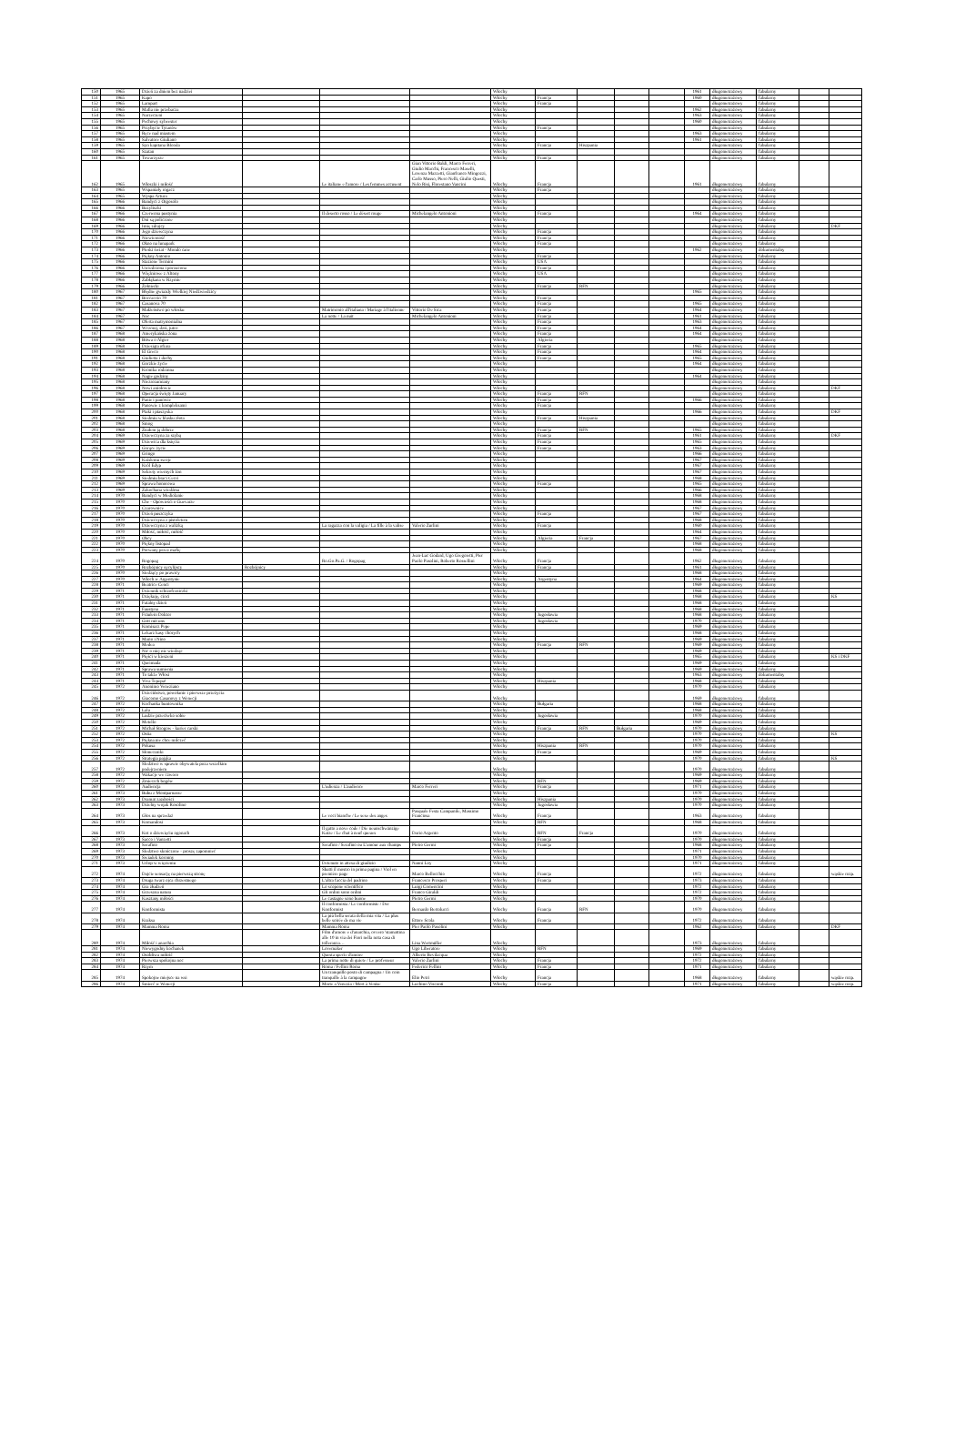| 150 | 1965 | Dzień za dniem bez nadziei | | | | Włochy | | | | | 1961 | długometrażowy | fabularny | | |
| 151 | 1965 | Kapo | | | | Włochy | Francja | | | | 1960 | długometrażowy | fabularny | | |
| 152 | 1965 | Lampart | | | | Włochy | Francja | | | | | długometrażowy | fabularny | | |
| 153 | 1965 | Mafia nie przebacza | | | | Włochy | | | | | 1962 | długometrażowy | fabularny | | |
| 154 | 1965 | Narzeczeni | | | | Włochy | | | | | 1963 | długometrażowy | fabularny | | |
| 155 | 1965 | Pechowy sylwester | | | | Włochy | | | | | 1960 | długometrażowy | fabularny | | |
| 156 | 1965 | Przybycie Tytanów | | | | Włochy | Francja | | | | | długometrażowy | fabularny | | |
| 157 | 1965 | Ręce nad miastem | | | | Włochy | | | | | 1963 | długometrażowy | fabularny | | |
| 158 | 1965 | Salvatore Giuliano | | | | Włochy | | | | | 1961 | długometrażowy | fabularny | | |
| 159 | 1965 | Syn kapitana Blooda | | | | Włochy | Francja | Hiszpania | | | | długometrażowy | fabularny | | |
| 160 | 1965 | Szatan | | | | Włochy | | | | | | długometrażowy | fabularny | | |
| 161 | 1965 | Towarzysze | | | | Włochy | Francja | | | | | długometrażowy | fabularny | | |
| 162 | 1965 | Włoszki i miłość | | Le italiane e l'amore / Les femmes accusent | Gian Vittorio Baldi, Marco Ferreri, Giulio Macchi, Francesco Maselli, Lorenza Mazzetti, Gianfranco Mingozzi, Carlo Musso, Piero Nelli, Giulio Questi, Nelo Risi, Florestano Vancini | Włochy | Francja | | | | 1961 | długometrażowy | fabularny | | |
| 163 | 1965 | Wspaniały rogacz | | | | Włochy | Francja | | | | | długometrażowy | fabularny | | |
| 164 | 1965 | Wyspa Artura | | | | Włochy | | | | | | długometrażowy | fabularny | | |
| 165 | 1966 | Bandyci z Orgosolo | | | | Włochy | | | | | | długometrażowy | fabularny | | |
| 166 | 1966 | Bazyliszki | | | | Włochy | | | | | | długometrażowy | fabularny | | |
| 167 | 1966 | Czerwona pustynia | | Il deserto rosso / Le désert rouge | Michelangelo Antonioni | Włochy | Francja | | | | 1964 | długometrażowy | fabularny | | |
| 168 | 1966 | Dni są policzone | | | | Włochy | | | | | | długometrażowy | fabularny | | |
| 169 | 1966 | Imię zdrajcy | | | | Włochy | | | | | | długometrażowy | fabularny | | DKF |
| 170 | 1966 | Jego dziewczyna | | | | Włochy | Francja | | | | | długometrażowy | fabularny | | |
| 171 | 1966 | Niewierność | | | | Włochy | Francja | | | | | długometrażowy | fabularny | | |
| 172 | 1966 | Okno na lunapark | | | | Włochy | Francja | | | | | długometrażowy | fabularny | | |
| 173 | 1966 | Pieski świat - Mondo cane | | | | Włochy | | | | | 1962 | długometrażowy | dokumentalny | | |
| 174 | 1966 | Piękny Antonio | | | | Włochy | Francja | | | | | długometrażowy | fabularny | | |
| 175 | 1966 | Stazione Termini | | | | Włochy | USA | | | | | długometrażowy | fabularny | | |
| 176 | 1966 | Uwiedziona i porzucona | | | | Włochy | Francja | | | | | długometrażowy | fabularny | | |
| 177 | 1966 | Więźniowe z Altony | | | | Włochy | USA | | | | | długometrażowy | fabularny | | |
| 178 | 1966 | Zabłąkana w Rzymie | | | | Włochy | | | | | | długometrażowy | fabularny | | |
| 179 | 1966 | Żołnierki | | | | Włochy | Francja | RFN | | | | długometrażowy | fabularny | | |
| 180 | 1967 | Błędne gwiazdy Wielkiej Niedźwiedzicy | | | | Włochy | | | | | 1965 | długometrażowy | fabularny | | |
| 181 | 1967 | Boccaccio 70 | | | | Włochy | Francja | | | | | długometrażowy | fabularny | | |
| 182 | 1967 | Casanova 70 | | | | Włochy | Francja | | | | 1965 | długometrażowy | fabularny | | |
| 183 | 1967 | Małżeństwo po włosku | | Matrimonio all'italiana / Mariage à l'italienne | Vittorio De Sica | Włochy | Francja | | | | 1964 | długometrażowy | fabularny | | |
| 184 | 1967 | Noc | | La notte / La nuit | Michelangelo Antonioni | Włochy | Francja | | | | 1961 | długometrażowy | fabularny | | |
| 185 | 1967 | Oferta matrymonialna | | | | Włochy | Francja | | | | 1963 | długometrażowy | fabularny | | |
| 186 | 1967 | Wczoraj, dziś, jutro | | | | Włochy | Francja | | | | 1964 | długometrażowy | fabularny | | |
| 187 | 1968 | Amerykańska żona | | | | Włochy | Francja | | | | 1964 | długometrażowy | fabularny | | |
| 188 | 1968 | Bitwa o Algier | | | | Włochy | Algieria | | | | | długometrażowy | fabularny | | |
| 189 | 1968 | Dziesiąta ofiara | | | | Włochy | Francja | | | | 1965 | długometrażowy | fabularny | | |
| 190 | 1968 | El Greco | | | | Włochy | Francja | | | | 1964 | długometrażowy | fabularny | | |
| 191 | 1968 | Giulietta i duchy | | | | Włochy | Francja | | | | 1965 | długometrażowy | fabularny | | |
| 192 | 1968 | Gorzkie życie | | | | Włochy | | | | | 1964 | długometrażowy | fabularny | | |
| 193 | 1968 | Kronika rodzinna | | | | Włochy | | | | | | długometrażowy | fabularny | | |
| 194 | 1968 | Nagie godziny | | | | Włochy | | | | | 1964 | długometrażowy | fabularny | | |
| 195 | 1968 | Niezrozumiany | | | | Włochy | | | | | | długometrażowy | fabularny | | |
| 196 | 1968 | Nowi aniołowie | | | | Włochy | | | | | | długometrażowy | fabularny | | DKF |
| 197 | 1968 | Operacja święty January | | | | Włochy | Francja | RFN | | | | długometrażowy | fabularny | | |
| 198 | 1968 | Panie i panowie | | | | Włochy | Francja | | | | 1966 | długometrażowy | fabularny | | |
| 199 | 1968 | Panowie z kompleksami | | | | Włochy | Francja | | | | | długometrażowy | fabularny | | |
| 200 | 1968 | Ptaki i ptaszyska | | | | Włochy | | | | | 1966 | długometrażowy | fabularny | | DKF |
| 201 | 1968 | Siedmiu w blasku złota | | | | Włochy | Francja | Hiszpania | | | | długometrażowy | fabularny | | |
| 202 | 1968 | Smog | | | | Włochy | | | | | | długometrażowy | fabularny | | |
| 203 | 1968 | Znałem ją dobrze | | | | Włochy | Francja | RFN | | | 1965 | długometrażowy | fabularny | | |
| 204 | 1969 | Dziewczyna za szybą | | | | Włochy | Francja | | | | 1961 | długometrażowy | fabularny | | DKF |
| 205 | 1969 | Dziewica dla księcia | | | | Włochy | Francja | | | | 1965 | długometrażowy | fabularny | | |
| 206 | 1969 | Gorące życie | | | | Włochy | Francja | | | | 1963 | długometrażowy | fabularny | | |
| 207 | 1969 | Gringo | | | | Włochy | | | | | 1966 | długometrażowy | fabularny | | |
| 208 | 1969 | Każdemu swoje | | | | Włochy | | | | | 1967 | długometrażowy | fabularny | | |
| 209 | 1969 | Król Edyp | | | | Włochy | | | | | 1967 | długometrażowy | fabularny | | |
| 210 | 1969 | Sekrety wiernych żon | | | | Włochy | | | | | 1967 | długometrażowy | fabularny | | |
| 211 | 1969 | Siedmiu braci Cervi | | | | Włochy | | | | | 1968 | długometrażowy | fabularny | | |
| 212 | 1969 | Sprawa honorowa | | | | Włochy | Francja | | | | 1965 | długometrażowy | fabularny | | |
| 213 | 1969 | Zakochana wiedźma | | | | Włochy | | | | | 1966 | długometrażowy | fabularny | | |
| 214 | 1970 | Bandyci w Mediolanie | | | | Włochy | | | | | 1968 | długometrażowy | fabularny | | |
| 215 | 1970 | Che - Opowieści o Guevarze | | | | Włochy | | | | | 1968 | długometrażowy | fabularny | | |
| 216 | 1970 | Czarownice | | | | Włochy | | | | | 1967 | długometrażowy | fabularny | | |
| 217 | 1970 | Dzień puszczyka | | | | Włochy | Francja | | | | 1967 | długometrażowy | fabularny | | |
| 218 | 1970 | Dziewczyna z pistoletem | | | | Włochy | | | | | 1968 | długometrażowy | fabularny | | |
| 219 | 1970 | Dziewczyna z walizką | | La ragazza con la valigia / La fille à la valise | Valerio Zurlini | Włochy | Francja | | | | 1960 | długometrażowy | fabularny | | |
| 220 | 1970 | Miłość, miłość, miłość | | | | Włochy | | | | | 1964 | długometrażowy | fabularny | | |
| 221 | 1970 | Obcy | | | | Włochy | Algieria | Francja | | | 1967 | długometrażowy | fabularny | | |
| 222 | 1970 | Piękny listopad | | | | Włochy | | | | | 1968 | długometrażowy | fabularny | | |
| 223 | 1970 | Porwany przez mafię | | | | Włochy | | | | | 1968 | długometrażowy | fabularny | | |
| 224 | 1970 | Rogopag | | Ro.Go.Pa.G. / Rogopag | Jean-Luc Godard, Ugo Gregoretti, Pier Paolo Pasolini, Roberto Rossellini | Włochy | Francja | | | | 1962 | długometrażowy | fabularny | | |
| 225 | 1970 | Rozbójnicy sycylijscy | Rozbójnicy | | | Włochy | Francja | | | | 1961 | długometrażowy | fabularny | | |
| 226 | 1970 | Siedzący po prawicy | | | | Włochy | | | | | 1968 | długometrażowy | fabularny | | |
| 227 | 1970 | Włoch w Argentynie | | | | Włochy | Argentyna | | | | 1964 | długometrażowy | fabularny | | |
| 228 | 1971 | Beatrice Cenci | | | | Włochy | | | | | 1969 | długometrażowy | fabularny | | |
| 229 | 1971 | Dziennik schizofreniczki | | | | Włochy | | | | | 1968 | długometrażowy | fabularny | | |
| 230 | 1971 | Dziękuję, cioci | | | | Włochy | | | | | 1968 | długometrażowy | fabularny | | KS |
| 231 | 1971 | Fatalny dzień | | | | Włochy | | | | | 1968 | długometrażowy | fabularny | | |
| 232 | 1971 | Faustyna | | | | Włochy | | | | | 1968 | długometrażowy | fabularny | | |
| 233 | 1971 | Fräulein Doktor | | | | Włochy | Jugosławia | | | | 1968 | długometrażowy | fabularny | | |
| 234 | 1971 | Gott mit uns | | | | Włochy | Jugosławia | | | | 1970 | długometrażowy | fabularny | | |
| 235 | 1971 | Komisarz Pepe | | | | Włochy | | | | | 1969 | długometrażowy | fabularny | | |
| 236 | 1971 | Lekarz kasy chorych | | | | Włochy | | | | | 1968 | długometrażowy | fabularny | | |
| 237 | 1971 | Mario i Nino | | | | Włochy | | | | | 1969 | długometrażowy | fabularny | | |
| 238 | 1971 | Medea | | | | Włochy | Francja | RFN | | | 1969 | długometrażowy | fabularny | | |
| 239 | 1971 | Nic o niej nie wiedząc | | | | Włochy | | | | | 1969 | długometrażowy | fabularny | | |
| 240 | 1971 | Pięści w kieszeni | | | | Włochy | | | | | 1965 | długometrażowy | fabularny | | KS i DKF |
| 241 | 1971 | Queimada | | | | Włochy | | | | | 1969 | długometrażowy | fabularny | | |
| 242 | 1971 | Sprawa sumienia | | | | Włochy | | | | | 1969 | długometrażowy | fabularny | | |
| 243 | 1971 | To także Włosi | | | | Włochy | | | | | 1963 | długometrażowy | dokumentalny | | |
| 244 | 1971 | Viva Tepepa! | | | | Włochy | Hiszpania | | | | 1968 | długometrażowy | fabularny | | |
| 245 | 1972 | Anonimo Veneziano | | | | Włochy | | | | | 1970 | długometrażowy | fabularny | | |
| 246 | 1972 | Dzieciństwo, powołanie i pierwsze przeżycia Giacomo Casanovy z Wenecji | | | | Włochy | | | | | 1969 | długometrażowy | fabularny | | |
| 247 | 1972 | Kochanka buntownika | | | | Włochy | Bułgaria | | | | 1968 | długometrażowy | fabularny | | |
| 248 | 1972 | Lala | | | | Włochy | | | | | 1968 | długometrażowy | fabularny | | |
| 249 | 1972 | Ludzie przeciwko sobie | | | | Włochy | Jugosławia | | | | 1970 | długometrażowy | fabularny | | |
| 250 | 1972 | Metello | | | | Włochy | | | | | 1969 | długometrażowy | fabularny | | |
| 251 | 1972 | Michał Strogow - kurier carski | | | | Włochy | Francja | RFN | Bułgaria | | 1970 | długometrażowy | fabularny | | |
| 252 | 1972 | Ostia | | | | Włochy | | | | | 1970 | długometrażowy | fabularny | | KS |
| 253 | 1972 | Piękna nie chce milczeć | | | | Włochy | | | | | 1970 | długometrażowy | fabularny | | |
| 254 | 1972 | Pokusa | | | | Włochy | Hiszpania | RFN | | | 1970 | długometrażowy | fabularny | | |
| 255 | 1972 | Słoneczniki | | | | Włochy | Francja | | | | 1969 | długometrażowy | fabularny | | |
| 256 | 1972 | Strategia pająka | | | | Włochy | | | | | 1970 | długometrażowy | fabularny | | KS |
| 257 | 1972 | Śledztwo w sprawie obywatela poza wszelkim podejrzeniem | | | | Włochy | | | | | 1970 | długometrażowy | fabularny | | |
| 258 | 1972 | Wakacje we czworo | | | | Włochy | | | | | 1969 | długometrażowy | fabularny | | |
| 259 | 1972 | Zmierzch bogów | | | | Włochy | RFN | | | | 1969 | długometrażowy | fabularny | | |
| 260 | 1973 | Audiencja | | L'udienza / L'audience | Marco Ferreri | Włochy | Francja | | | | 1971 | długometrażowy | fabularny | | |
| 261 | 1973 | Bubu z Montparnasse | | | | Włochy | | | | | 1970 | długometrażowy | fabularny | | |
| 262 | 1973 | Dramat zazdrości | | | | Włochy | Hiszpania | | | | 1970 | długometrażowy | fabularny | | |
| 263 | 1973 | Dzielny wojak Rosolino | | | | Włochy | Jugosławia | | | | 1970 | długometrażowy | fabularny | | |
| 264 | 1973 | Głos na sprzedaż | | Le voci bianche / Le sexe des anges | Pasquale Festa Campanile, Massimo Franciosa | Włochy | Francja | | | | 1963 | długometrażowy | fabularny | | |
| 265 | 1973 | Komandosi | | | | Włochy | RFN | | | | 1968 | długometrażowy | fabularny | | |
| 266 | 1973 | Kot o dziewięciu ogonach | | Il gatto a nove code / Die neunschwänzige Katze / Le chat à neuf queues | Dario Argento | Włochy | RFN | Francja | | | 1970 | długometrażowy | fabularny | | |
| 267 | 1973 | Sacco i Vanzetti | | | | Włochy | Francja | | | | 1970 | długometrażowy | fabularny | | |
| 268 | 1973 | Serafino | | Serafino / Serafino ou L'amour aux champs | Pietro Germi | Włochy | Francja | | | | 1968 | długometrażowy | fabularny | | |
| 269 | 1973 | Śledztwo skończone - proszę zapomnieć | | | | Włochy | | | | | 1971 | długometrażowy | fabularny | | |
| 270 | 1973 | Świadek koronny | | | | Włochy | | | | | 1970 | długometrażowy | fabularny | | |
| 271 | 1973 | Urlop w więzieniu | | Detenuto in attesa di giudizio | Nanni Loy | Włochy | | | | | 1971 | długometrażowy | fabularny | | |
| 272 | 1974 | Dajcie sensację na pierwszą stronę | | Sbatti il mostro in prima pagina / Viol en première page | Marco Bellocchio | Włochy | Francja | | | | 1972 | długometrażowy | fabularny | | wąskie rozp. |
| 273 | 1974 | Druga twarz ojca chrzestnego | | L'altra faccia del padrino | Francesco Prosperi | Włochy | Francja | | | | 1973 | długometrażowy | fabularny | | |
| 274 | 1974 | Gra złudzeń | | Lo scopone scientifico | Luigi Comencini | Włochy | | | | | 1972 | długometrażowy | fabularny | | |
| 275 | 1974 | Grzeszna natura | | Gli ordini sono ordini | Franco Giraldi | Włochy | | | | | 1972 | długometrażowy | fabularny | | |
| 276 | 1974 | Kasztany miłości | | Le castagne sono buone | Pietro Germi | Włochy | | | | | 1970 | długometrażowy | fabularny | | |
| 277 | 1974 | Konformista | | Il conformista / Le conformiste / Der Konformist | Bernardo Bertolucci | Włochy | Francja | RFN | | | 1970 | długometrażowy | fabularny | | |
| 278 | 1974 | Kraksa | | La più bella serata della mia vita / La plus belle soirée de ma vie | Ettore Scola | Włochy | Francja | | | | 1972 | długometrażowy | fabularny | | |
| 279 | 1974 | Mamma Roma | | Mamma Roma | Pier Paolo Pasolini | Włochy | | | | | 1962 | długometrażowy | fabularny | | DKF |
| 280 | 1974 | Miłość i anarchia | | Film d'amore e d'anarchia, ovvero 'stamattina alle 10 in via dei Fiori nella nota casa di tolleranza… | Lina Wertmüller | Włochy | | | | | 1973 | długometrażowy | fabularny | | |
| 281 | 1974 | Niewygodny kochanek | | Lovemaker | Ugo Liberatore | Włochy | RFN | | | | 1969 | długometrażowy | fabularny | | |
| 282 | 1974 | Osobliwa miłość | | Questa specie d'amore | Alberto Bevilacqua | Włochy | | | | | 1972 | długometrażowy | fabularny | | |
| 283 | 1974 | Pierwsza spokojna noc | | La prima notte di quiete / Le professeur | Valerio Zurlini | Włochy | Francja | | | | 1972 | długometrażowy | fabularny | | |
| 284 | 1974 | Rzym | | Roma / Fellini Roma | Federico Fellini | Włochy | Francja | | | | 1971 | długometrażowy | fabularny | | |
| 285 | 1974 | Spokojne miejsce na wsi | | Un tranquillo posto di campagna / Un coin tranquille à la campagne | Elio Petri | Włochy | Francja | | | | 1968 | długometrażowy | fabularny | | wąskie rozp. |
| 286 | 1974 | Śmierć w Wenecji | | Morte a Venezia / Mort à Venise | Luchino Visconti | Włochy | Francja | | | | 1971 | długometrażowy | fabularny | | wąskie rozp. |